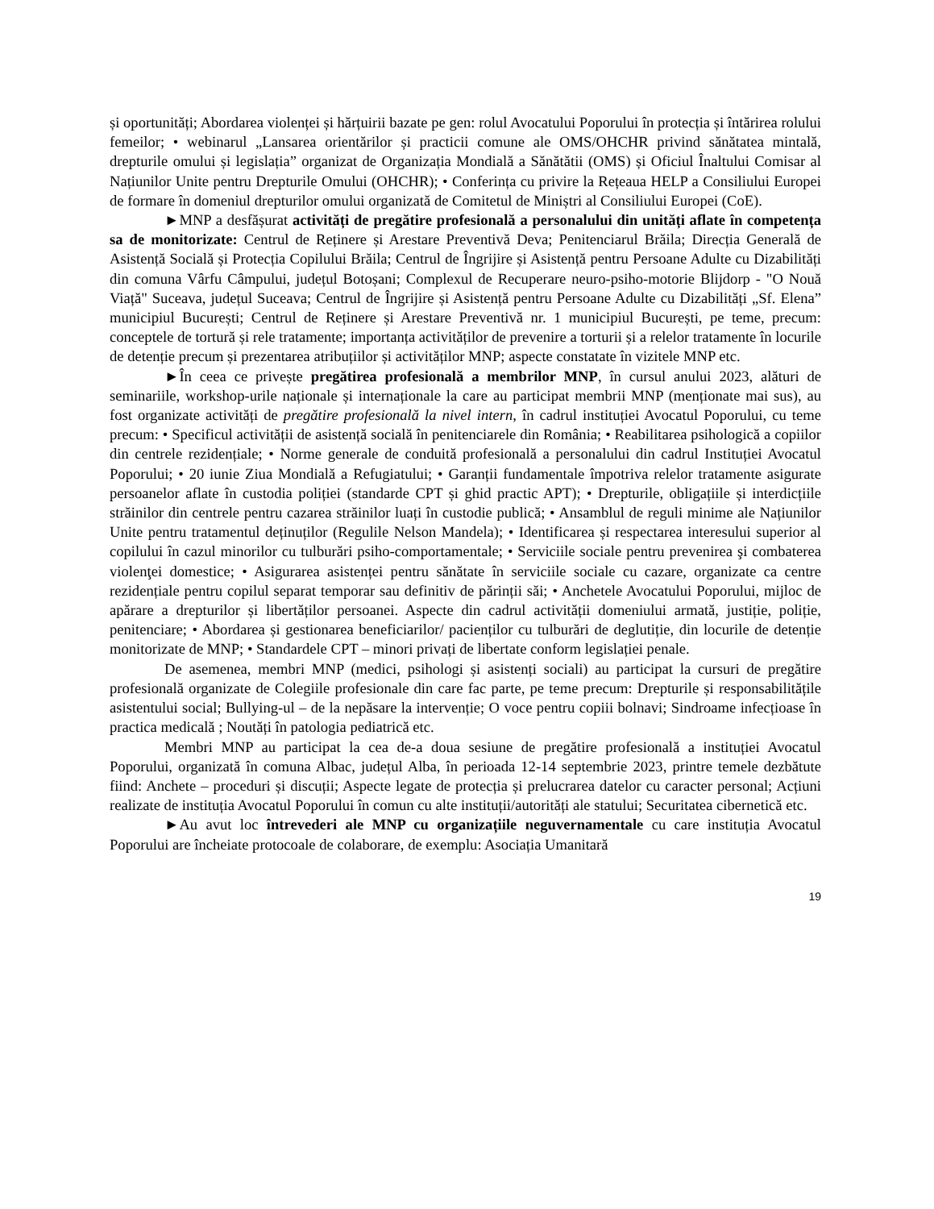și oportunități; Abordarea violenței și hărțuirii bazate pe gen: rolul Avocatului Poporului în protecția și întărirea rolului femeilor; • webinarul „Lansarea orientărilor și practicii comune ale OMS/OHCHR privind sănătatea mintală, drepturile omului și legislația” organizat de Organizația Mondială a Sănătătii (OMS) și Oficiul Înaltului Comisar al Națiunilor Unite pentru Drepturile Omului (OHCHR); • Conferința cu privire la Rețeaua HELP a Consiliului Europei de formare în domeniul drepturilor omului organizată de Comitetul de Miniștri al Consiliului Europei (CoE).
►MNP a desfășurat activități de pregătire profesională a personalului din unități aflate în competența sa de monitorizate: Centrul de Reținere și Arestare Preventivă Deva; Penitenciarul Brăila; Direcția Generală de Asistență Socială și Protecția Copilului Brăila; Centrul de Îngrijire și Asistență pentru Persoane Adulte cu Dizabilități din comuna Vârfu Câmpului, județul Botoșani; Complexul de Recuperare neuro-psiho-motorie Blijdorp - "O Nouă Viață" Suceava, județul Suceava; Centrul de Îngrijire și Asistență pentru Persoane Adulte cu Dizabilități „Sf. Elena” municipiul București; Centrul de Reținere și Arestare Preventivă nr. 1 municipiul București, pe teme, precum: conceptele de tortură și rele tratamente; importanța activităților de prevenire a torturii și a relelor tratamente în locurile de detenție precum și prezentarea atribuțiilor și activităților MNP; aspecte constatate în vizitele MNP etc.
►În ceea ce privește pregătirea profesională a membrilor MNP, în cursul anului 2023, alături de seminariile, workshop-urile naționale și internaționale la care au participat membrii MNP (menționate mai sus), au fost organizate activități de pregătire profesională la nivel intern, în cadrul instituției Avocatul Poporului, cu teme precum: • Specificul activității de asistență socială în penitenciarele din România; • Reabilitarea psihologică a copiilor din centrele rezidențiale; • Norme generale de conduită profesională a personalului din cadrul Instituției Avocatul Poporului; • 20 iunie Ziua Mondială a Refugiatului; • Garanții fundamentale împotriva relelor tratamente asigurate persoanelor aflate în custodia poliției (standarde CPT și ghid practic APT); • Drepturile, obligațiile și interdicțiile străinilor din centrele pentru cazarea străinilor luați în custodie publică; • Ansamblul de reguli minime ale Națiunilor Unite pentru tratamentul deținuților (Regulile Nelson Mandela); • Identificarea și respectarea interesului superior al copilului în cazul minorilor cu tulburări psiho-comportamentale; • Serviciile sociale pentru prevenirea şi combaterea violenţei domestice; • Asigurarea asistenței pentru sănătate în serviciile sociale cu cazare, organizate ca centre rezidențiale pentru copilul separat temporar sau definitiv de părinții săi; • Anchetele Avocatului Poporului, mijloc de apărare a drepturilor și libertăților persoanei. Aspecte din cadrul activității domeniului armată, justiție, poliție, penitenciare; • Abordarea și gestionarea beneficiarilor/ pacienților cu tulburări de deglutiție, din locurile de detenție monitorizate de MNP; • Standardele CPT – minori privați de libertate conform legislației penale.
De asemenea, membri MNP (medici, psihologi și asistenți sociali) au participat la cursuri de pregătire profesională organizate de Colegiile profesionale din care fac parte, pe teme precum: Drepturile și responsabilitățile asistentului social; Bullying-ul – de la nepăsare la intervenție; O voce pentru copiii bolnavi; Sindroame infecțioase în practica medicală ; Noutăți în patologia pediatrică etc.
Membri MNP au participat la cea de-a doua sesiune de pregătire profesională a instituției Avocatul Poporului, organizată în comuna Albac, județul Alba, în perioada 12-14 septembrie 2023, printre temele dezbătute fiind: Anchete – proceduri și discuții; Aspecte legate de protecția și prelucrarea datelor cu caracter personal; Acțiuni realizate de instituția Avocatul Poporului în comun cu alte instituții/autorități ale statului; Securitatea cibernetică etc.
►Au avut loc întrevederi ale MNP cu organizațiile neguvernamentale cu care instituția Avocatul Poporului are încheiate protocoale de colaborare, de exemplu: Asociația Umanitară
19